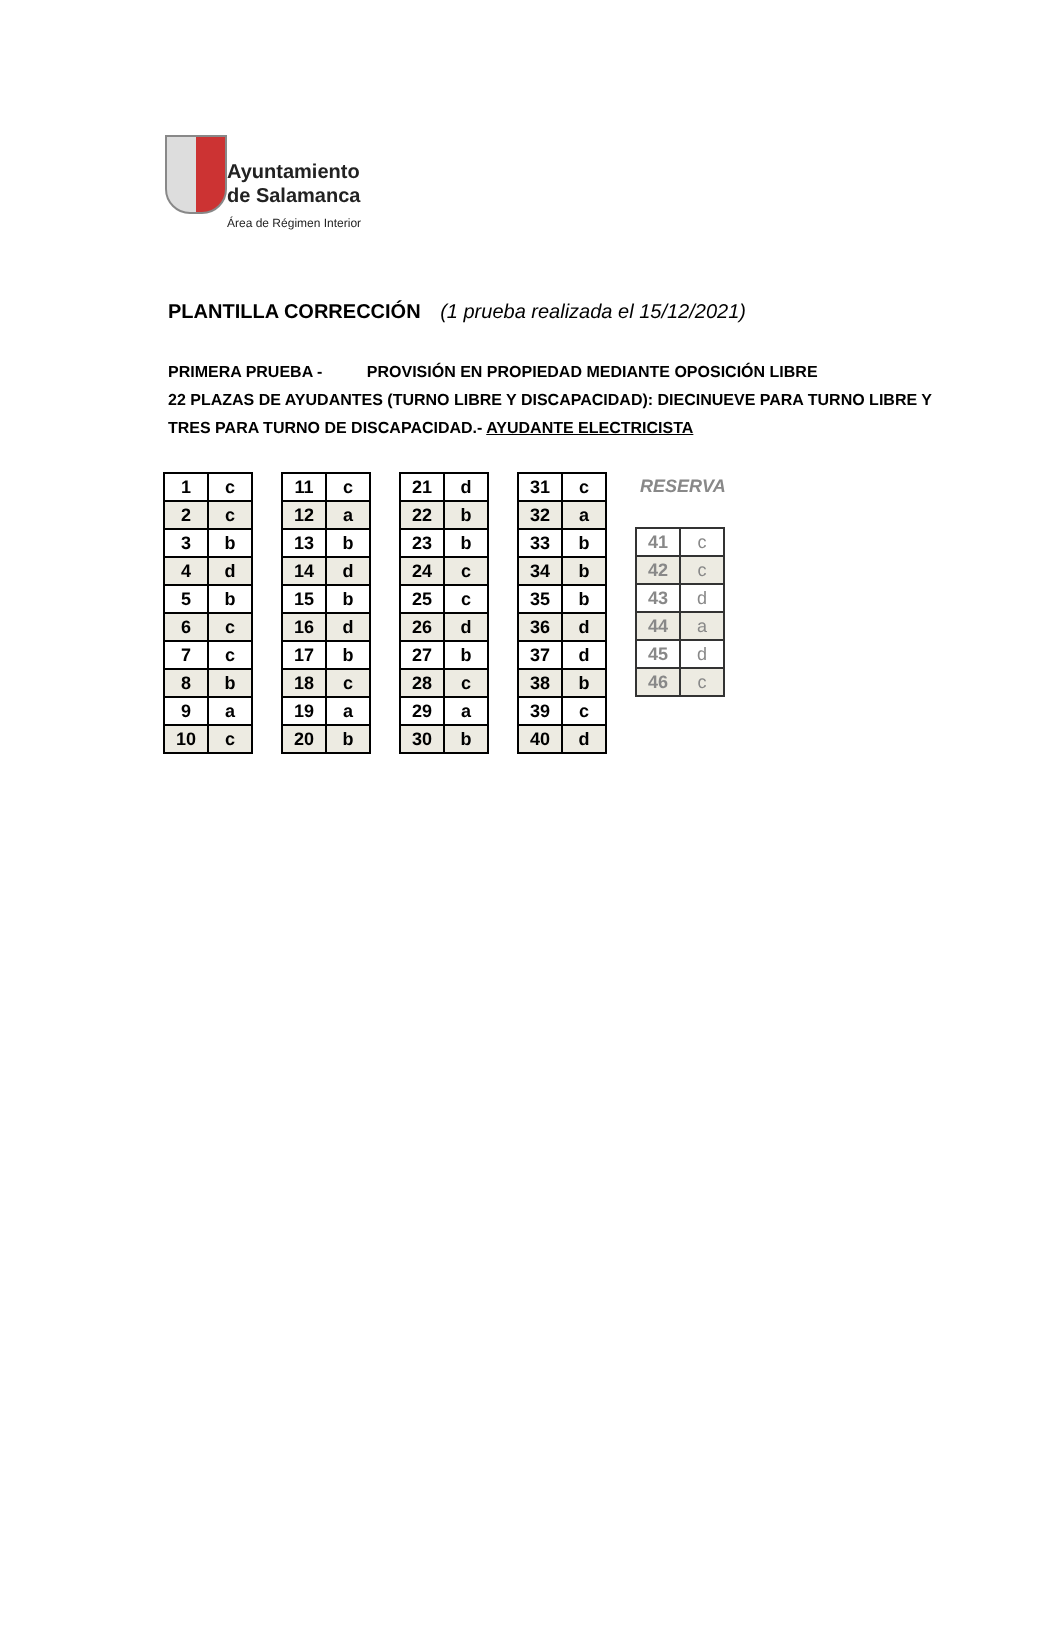Ayuntamiento
de Salamanca
Área de Régimen Interior
PLANTILLA CORRECCIÓN (1 prueba realizada el 15/12/2021)
PRIMERA PRUEBA - PROVISIÓN EN PROPIEDAD MEDIANTE OPOSICIÓN LIBRE
22 PLAZAS DE AYUDANTES (TURNO LIBRE Y DISCAPACIDAD): DIECINUEVE PARA TURNO LIBRE Y
TRES PARA TURNO DE DISCAPACIDAD.- AYUDANTE ELECTRICISTA
| 1 | c |
| 2 | c |
| 3 | b |
| 4 | d |
| 5 | b |
| 6 | c |
| 7 | c |
| 8 | b |
| 9 | a |
| 10 | c |
| 11 | c |
| 12 | a |
| 13 | b |
| 14 | d |
| 15 | b |
| 16 | d |
| 17 | b |
| 18 | c |
| 19 | a |
| 20 | b |
| 21 | d |
| 22 | b |
| 23 | b |
| 24 | c |
| 25 | c |
| 26 | d |
| 27 | b |
| 28 | c |
| 29 | a |
| 30 | b |
| 31 | c |
| 32 | a |
| 33 | b |
| 34 | b |
| 35 | b |
| 36 | d |
| 37 | d |
| 38 | b |
| 39 | c |
| 40 | d |
RESERVA
| 41 | c |
| 42 | c |
| 43 | d |
| 44 | a |
| 45 | d |
| 46 | c |